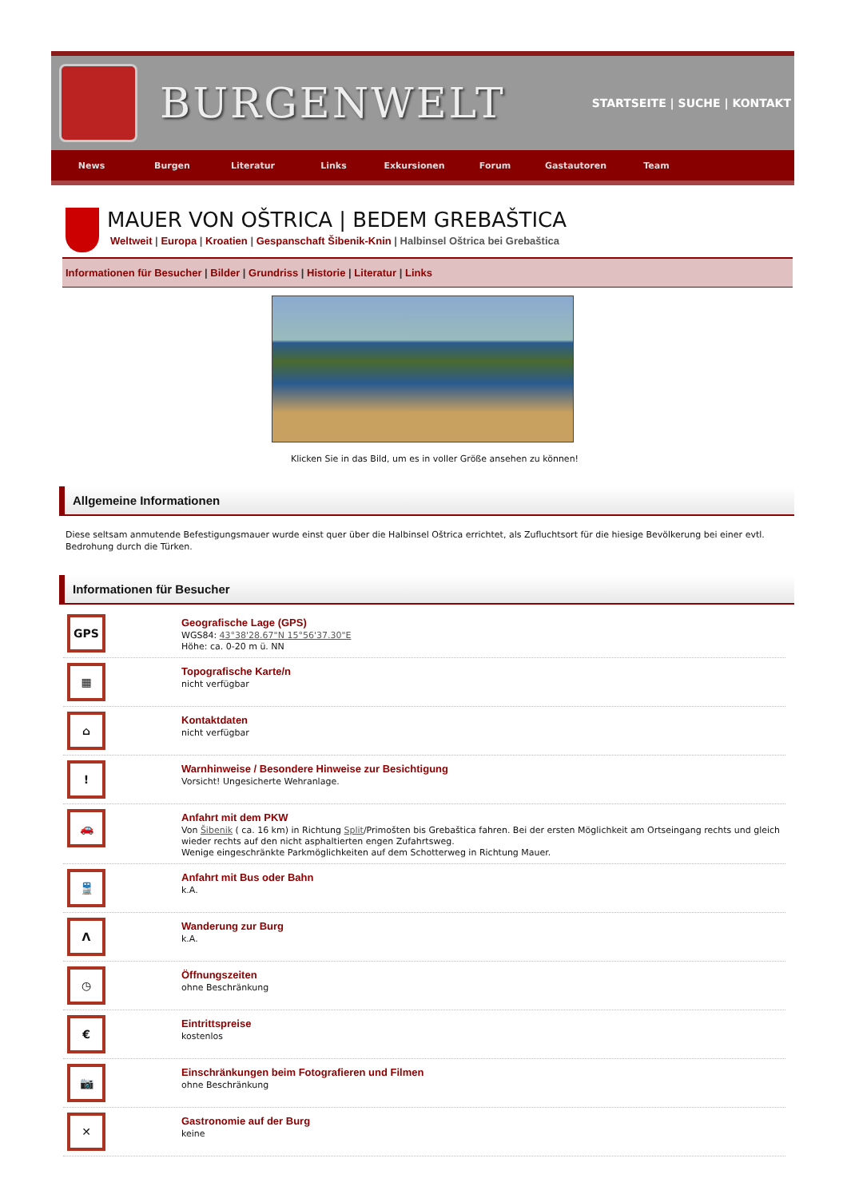BURGENWELT
STARTSEITE | SUCHE | KONTAKT
News Burgen Literatur Links Exkursionen Forum Gastautoren Team
MAUER VON OŠTRICA | BEDEM GREBAŠTICA
Weltweit | Europa | Kroatien | Gespanschaft Šibenik-Knin | Halbinsel Oštrica bei Grebaštica
Informationen für Besucher | Bilder | Grundriss | Historie | Literatur | Links
Klicken Sie in das Bild, um es in voller Größe ansehen zu können!
Allgemeine Informationen
Diese seltsam anmutende Befestigungsmauer wurde einst quer über die Halbinsel Oštrica errichtet, als Zufluchtsort für die hiesige Bevölkerung bei einer evtl. Bedrohung durch die Türken.
Informationen für Besucher
GPS
Geografische Lage (GPS)
WGS84: 43°38'28.67"N 15°56'37.30"E
Höhe: ca. 0-20 m ü. NN
▦
Topografische Karte/n
nicht verfügbar
⌂
Kontaktdaten
nicht verfügbar
!
Warnhinweise / Besondere Hinweise zur Besichtigung
Vorsicht! Ungesicherte Wehranlage.
🚗
Anfahrt mit dem PKW
Von Šibenik ( ca. 16 km) in Richtung Split/Primošten bis Grebaštica fahren. Bei der ersten Möglichkeit am Ortseingang rechts und gleich wieder rechts auf den nicht asphaltierten engen Zufahrtsweg.
Wenige eingeschränkte Parkmöglichkeiten auf dem Schotterweg in Richtung Mauer.
🚆
Anfahrt mit Bus oder Bahn
k.A.
Λ
Wanderung zur Burg
k.A.
◷
Öffnungszeiten
ohne Beschränkung
€
Eintrittspreise
kostenlos
📷
Einschränkungen beim Fotografieren und Filmen
ohne Beschränkung
✕
Gastronomie auf der Burg
keine